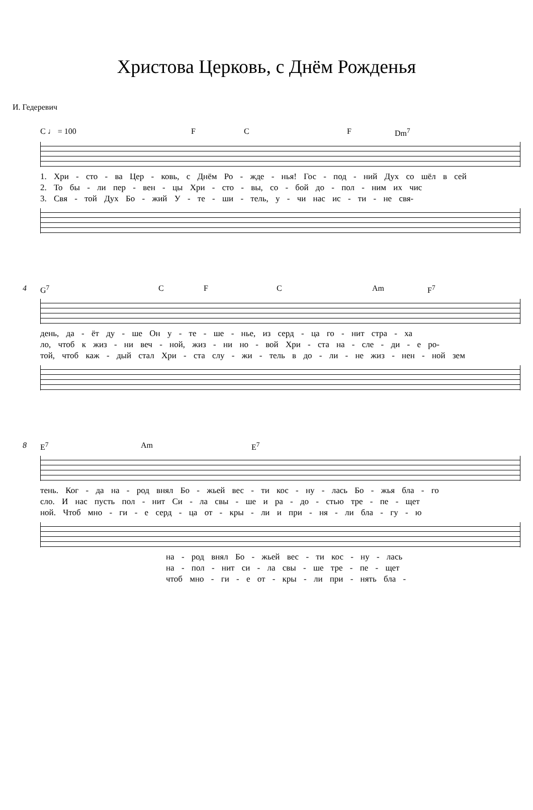Христова Церковь, с Днём Рожденья
И. Гедеревич
C ♩ = 100 F C F Dm<sup>7</sup>
1. Хри - сто - ва Цер - ковь, с Днём Ро - жде - нья! Гос - под - ний Дух со шёл в сей
2. То бы - ли пер - вен - цы Хри - сто - вы, со - бой до - пол - ним их чис
3. Свя - той Дух Бо - жий У - те - ши - тель, у - чи нас ис - ти - не свя-
4
G<sup>7</sup> C F C Am F<sup>7</sup>
день, да - ёт ду - ше Он у - те - ше - нье, из серд - ца го - нит стра - ха
ло, чтоб к жиз - ни веч - ной, жиз - ни но - вой Хри - ста на - сле - ди - е ро-
той, чтоб каж - дый стал Хри - ста слу - жи - тель в до - ли - не жиз - нен - ной зем
8
E<sup>7</sup> Am E<sup>7</sup>
тень. Ког - да на - род внял Бо - жьей вес - ти кос - ну - лась Бо - жья бла - го
сло. И нас пусть пол - нит Си - ла свы - ше и ра - до - стью тре - пе - щет
ной. Чтоб мно - ги - е серд - ца от - кры - ли и при - ня - ли бла - гу - ю
на - род внял Бо - жьей вес - ти кос - ну - лась
на - пол - нит си - ла свы - ше тре - пе - щет
чтоб мно - ги - е от - кры - ли при - нять бла -